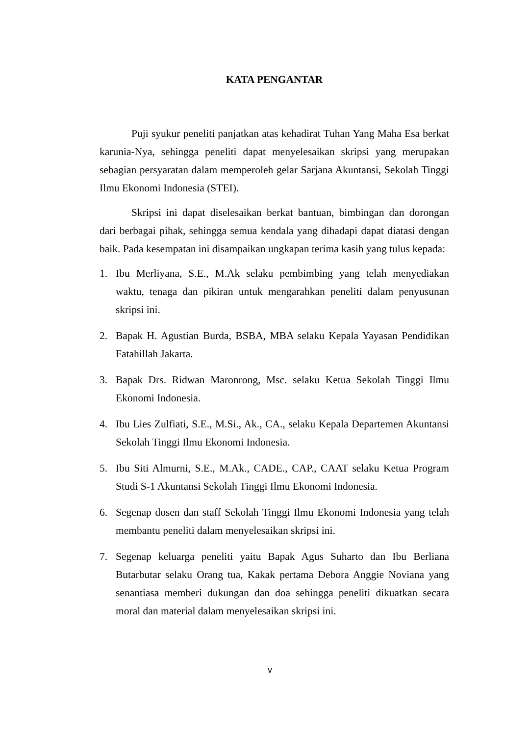KATA PENGANTAR
Puji syukur peneliti panjatkan atas kehadirat Tuhan Yang Maha Esa berkat karunia-Nya, sehingga peneliti dapat menyelesaikan skripsi yang merupakan sebagian persyaratan dalam memperoleh gelar Sarjana Akuntansi, Sekolah Tinggi Ilmu Ekonomi Indonesia (STEI).
Skripsi ini dapat diselesaikan berkat bantuan, bimbingan dan dorongan dari berbagai pihak, sehingga semua kendala yang dihadapi dapat diatasi dengan baik. Pada kesempatan ini disampaikan ungkapan terima kasih yang tulus kepada:
1. Ibu Merliyana, S.E., M.Ak selaku pembimbing yang telah menyediakan waktu, tenaga dan pikiran untuk mengarahkan peneliti dalam penyusunan skripsi ini.
2. Bapak H. Agustian Burda, BSBA, MBA selaku Kepala Yayasan Pendidikan Fatahillah Jakarta.
3. Bapak Drs. Ridwan Maronrong, Msc. selaku Ketua Sekolah Tinggi Ilmu Ekonomi Indonesia.
4. Ibu Lies Zulfiati, S.E., M.Si., Ak., CA., selaku Kepala Departemen Akuntansi Sekolah Tinggi Ilmu Ekonomi Indonesia.
5. Ibu Siti Almurni, S.E., M.Ak., CADE., CAP., CAAT selaku Ketua Program Studi S-1 Akuntansi Sekolah Tinggi Ilmu Ekonomi Indonesia.
6. Segenap dosen dan staff Sekolah Tinggi Ilmu Ekonomi Indonesia yang telah membantu peneliti dalam menyelesaikan skripsi ini.
7. Segenap keluarga peneliti yaitu Bapak Agus Suharto dan Ibu Berliana Butarbutar selaku Orang tua, Kakak pertama Debora Anggie Noviana yang senantiasa memberi dukungan dan doa sehingga peneliti dikuatkan secara moral dan material dalam menyelesaikan skripsi ini.
v